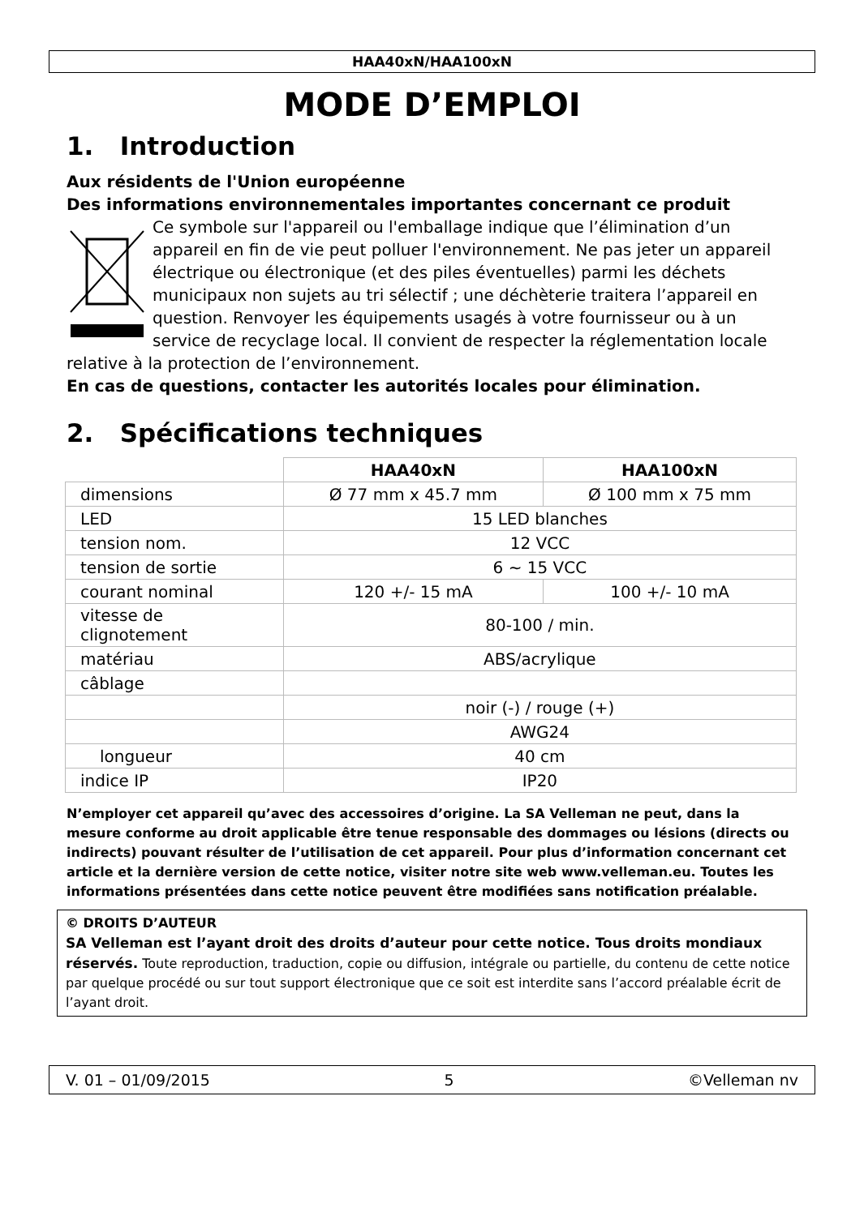HAA40xN/HAA100xN
MODE D’EMPLOI
1. Introduction
Aux résidents de l'Union européenne
Des informations environnementales importantes concernant ce produit
Ce symbole sur l'appareil ou l'emballage indique que l’élimination d’un appareil en fin de vie peut polluer l'environnement. Ne pas jeter un appareil électrique ou électronique (et des piles éventuelles) parmi les déchets municipaux non sujets au tri sélectif ; une déchèterie traitera l’appareil en question. Renvoyer les équipements usagés à votre fournisseur ou à un service de recyclage local. Il convient de respecter la réglementation locale relative à la protection de l’environnement.
En cas de questions, contacter les autorités locales pour élimination.
2. Spécifications techniques
| | HAA40xN | HAA100xN |
| --- | --- | --- |
| dimensions | Ø 77 mm x 45.7 mm | Ø 100 mm x 75 mm |
| LED | 15 LED blanches | |
| tension nom. | 12 VCC | |
| tension de sortie | 6 ~ 15 VCC | |
| courant nominal | 120 +/- 15 mA | 100 +/- 10 mA |
| vitesse de clignotement | 80-100 / min. | |
| matériau | ABS/acrylique | |
| câblage | | |
| | noir (-) / rouge (+) | |
| | AWG24 | |
| longueur | 40 cm | |
| indice IP | IP20 | |
N’employer cet appareil qu’avec des accessoires d’origine. La SA Velleman ne peut, dans la mesure conforme au droit applicable être tenue responsable des dommages ou lésions (directs ou indirects) pouvant résulter de l’utilisation de cet appareil. Pour plus d’information concernant cet article et la dernière version de cette notice, visiter notre site web www.velleman.eu. Toutes les informations présentées dans cette notice peuvent être modifiées sans notification préalable.
© DROITS D’AUTEUR
SA Velleman est l’ayant droit des droits d’auteur pour cette notice. Tous droits mondiaux réservés. Toute reproduction, traduction, copie ou diffusion, intégrale ou partielle, du contenu de cette notice par quelque procédé ou sur tout support électronique que ce soit est interdite sans l’accord préalable écrit de l’ayant droit.
V. 01 – 01/09/2015 5 ©Velleman nv